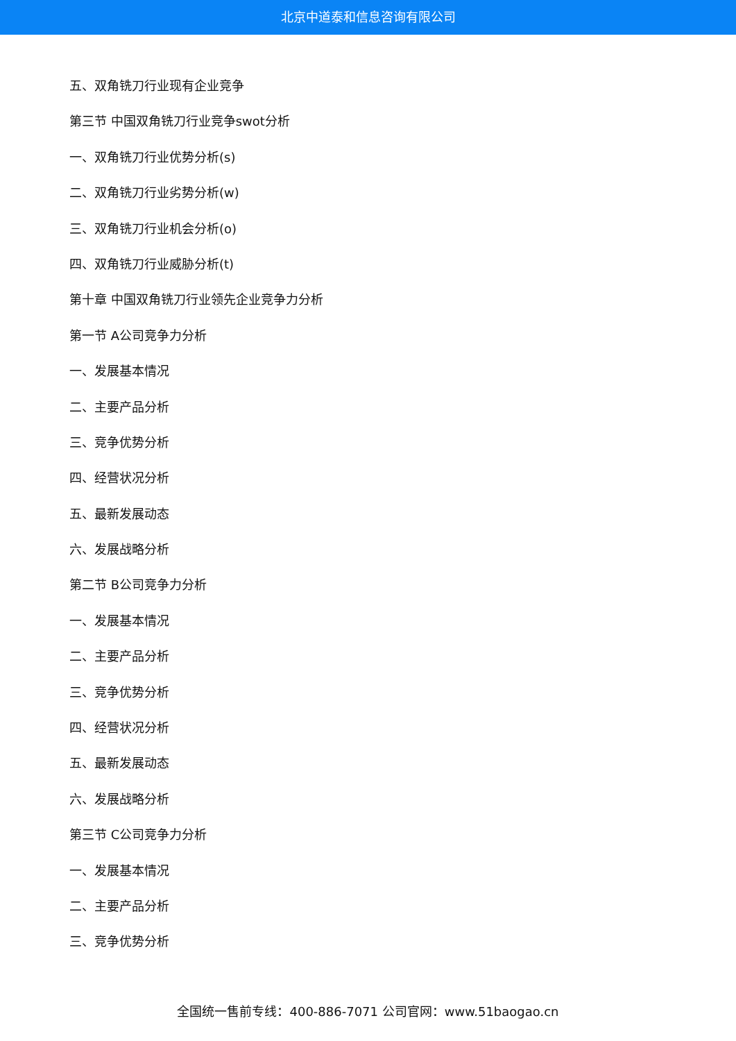北京中道泰和信息咨询有限公司
五、双角铣刀行业现有企业竞争
第三节 中国双角铣刀行业竞争swot分析
一、双角铣刀行业优势分析(s)
二、双角铣刀行业劣势分析(w)
三、双角铣刀行业机会分析(o)
四、双角铣刀行业威胁分析(t)
第十章 中国双角铣刀行业领先企业竞争力分析
第一节 A公司竞争力分析
一、发展基本情况
二、主要产品分析
三、竞争优势分析
四、经营状况分析
五、最新发展动态
六、发展战略分析
第二节 B公司竞争力分析
一、发展基本情况
二、主要产品分析
三、竞争优势分析
四、经营状况分析
五、最新发展动态
六、发展战略分析
第三节 C公司竞争力分析
一、发展基本情况
二、主要产品分析
三、竞争优势分析
全国统一售前专线：400-886-7071 公司官网：www.51baogao.cn